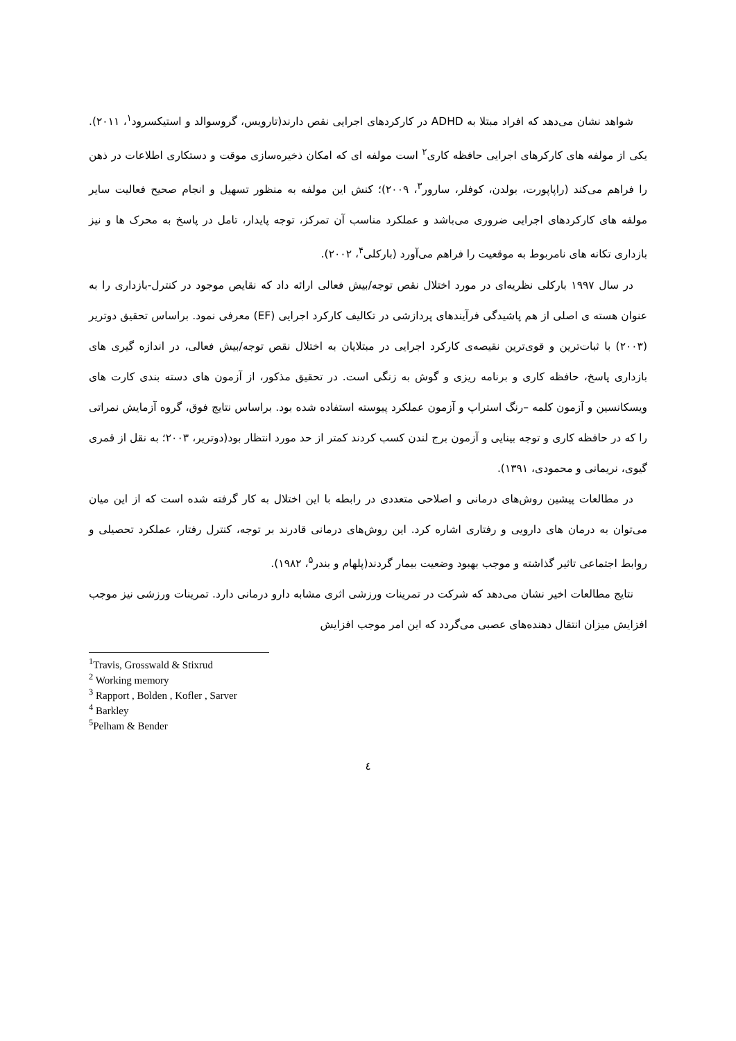شواهد نشان می‌دهد که افراد مبتلا به ADHD در کارکردهای اجرایی نقص دارند(تارویس، گروسوالد و استیکسرود<sup>۱</sup>، ۲۰۱۱). یکی از مولفه های کارکرهای اجرایی حافظه کاری<sup>۲</sup> است مولفه ای که امکان ذخیره‌سازی موقت و دستکاری اطلاعات در ذهن را فراهم می‌کند (راپاپورت، بولدن، کوفلر، سارور<sup>۳</sup>، ۲۰۰۹)؛ کنش این مولفه به منظور تسهیل و انجام صحیح فعالیت سایر مولفه های کارکردهای اجرایی ضروری می‌باشد و عملکرد مناسب آن تمرکز، توجه پایدار، تامل در پاسخ به محرک ها و نیز بازداری تکانه های نامربوط به موقعیت را فراهم می‌آورد (بارکلی<sup>۴</sup>، ۲۰۰۲).
در سال ۱۹۹۷ بارکلی نظریه‌ای در مورد اختلال نقص توجه/بیش فعالی ارائه داد که نقایص موجود در کنترل-بازداری را به عنوان هسته ی اصلی از هم پاشیدگی فرآیندهای پردازشی در تکالیف کارکرد اجرایی (EF) معرفی نمود. براساس تحقیق دوتریر (۲۰۰۳) با ثبات‌ترین و قوی‌ترین نقیصه‌ی کارکرد اجرایی در مبتلایان به اختلال نقص توجه/بیش فعالی، در اندازه گیری های بازداری پاسخ، حافظه کاری و برنامه ریزی و گوش به زنگی است. در تحقیق مذکور، از آزمون های دسته بندی کارت های ویسکانسین و آزمون کلمه –رنگ استراپ و آزمون عملکرد پیوسته استفاده شده بود. براساس نتایج فوق، گروه آزمایش نمراتی را که در حافظه کاری و توجه بینایی و آزمون برج لندن کسب کردند کمتر از حد مورد انتظار بود(دوتریر، ۲۰۰۳؛ به نقل از قمری گیوی، نریمانی و محمودی، ۱۳۹۱).
در مطالعات پیشین روش‌های درمانی و اصلاحی متعددی در رابطه با این اختلال به کار گرفته شده است که از این میان می‌توان به درمان های دارویی و رفتاری اشاره کرد. این روش‌های درمانی قادرند بر توجه، کنترل رفتار، عملکرد تحصیلی و روابط اجتماعی تاثیر گذاشته و موجب بهبود وضعیت بیمار گردند(پلهام و بندر<sup>۵</sup>، ۱۹۸۲).
نتایج مطالعات اخیر نشان می‌دهد که شرکت در تمرینات ورزشی اثری مشابه دارو درمانی دارد. تمرینات ورزشی نیز موجب افزایش میزان انتقال دهنده‌های عصبی می‌گردد که این امر موجب افزایش
<sup>1</sup> Travis, Grosswald & Stixrud
<sup>2</sup> Working memory
<sup>3</sup> Rapport , Bolden , Kofler , Sarver
<sup>4</sup> Barkley
<sup>5</sup> Pelham & Bender
٤